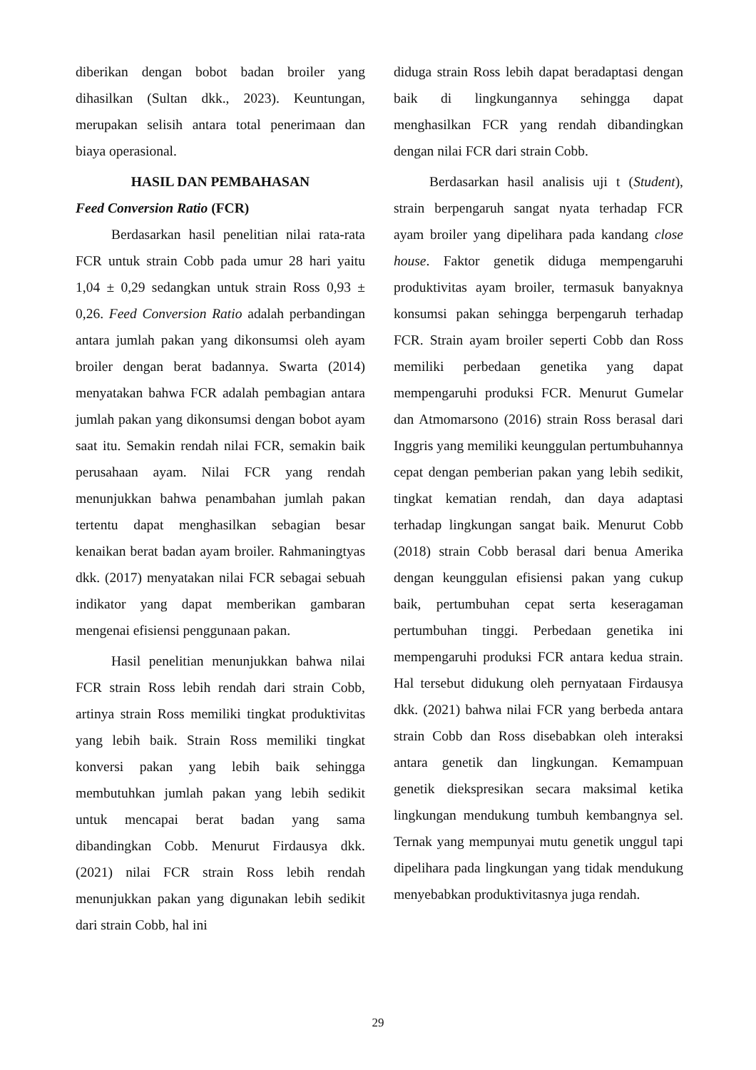diberikan dengan bobot badan broiler yang dihasilkan (Sultan dkk., 2023). Keuntungan, merupakan selisih antara total penerimaan dan biaya operasional.
HASIL DAN PEMBAHASAN
Feed Conversion Ratio (FCR)
Berdasarkan hasil penelitian nilai rata-rata FCR untuk strain Cobb pada umur 28 hari yaitu 1,04 ± 0,29 sedangkan untuk strain Ross 0,93 ± 0,26. Feed Conversion Ratio adalah perbandingan antara jumlah pakan yang dikonsumsi oleh ayam broiler dengan berat badannya. Swarta (2014) menyatakan bahwa FCR adalah pembagian antara jumlah pakan yang dikonsumsi dengan bobot ayam saat itu. Semakin rendah nilai FCR, semakin baik perusahaan ayam. Nilai FCR yang rendah menunjukkan bahwa penambahan jumlah pakan tertentu dapat menghasilkan sebagian besar kenaikan berat badan ayam broiler. Rahmaningtyas dkk. (2017) menyatakan nilai FCR sebagai sebuah indikator yang dapat memberikan gambaran mengenai efisiensi penggunaan pakan.
Hasil penelitian menunjukkan bahwa nilai FCR strain Ross lebih rendah dari strain Cobb, artinya strain Ross memiliki tingkat produktivitas yang lebih baik. Strain Ross memiliki tingkat konversi pakan yang lebih baik sehingga membutuhkan jumlah pakan yang lebih sedikit untuk mencapai berat badan yang sama dibandingkan Cobb. Menurut Firdausya dkk. (2021) nilai FCR strain Ross lebih rendah menunjukkan pakan yang digunakan lebih sedikit dari strain Cobb, hal ini
diduga strain Ross lebih dapat beradaptasi dengan baik di lingkungannya sehingga dapat menghasilkan FCR yang rendah dibandingkan dengan nilai FCR dari strain Cobb.
Berdasarkan hasil analisis uji t (Student), strain berpengaruh sangat nyata terhadap FCR ayam broiler yang dipelihara pada kandang close house. Faktor genetik diduga mempengaruhi produktivitas ayam broiler, termasuk banyaknya konsumsi pakan sehingga berpengaruh terhadap FCR. Strain ayam broiler seperti Cobb dan Ross memiliki perbedaan genetika yang dapat mempengaruhi produksi FCR. Menurut Gumelar dan Atmomarsono (2016) strain Ross berasal dari Inggris yang memiliki keunggulan pertumbuhannya cepat dengan pemberian pakan yang lebih sedikit, tingkat kematian rendah, dan daya adaptasi terhadap lingkungan sangat baik. Menurut Cobb (2018) strain Cobb berasal dari benua Amerika dengan keunggulan efisiensi pakan yang cukup baik, pertumbuhan cepat serta keseragaman pertumbuhan tinggi. Perbedaan genetika ini mempengaruhi produksi FCR antara kedua strain. Hal tersebut didukung oleh pernyataan Firdausya dkk. (2021) bahwa nilai FCR yang berbeda antara strain Cobb dan Ross disebabkan oleh interaksi antara genetik dan lingkungan. Kemampuan genetik diekspresikan secara maksimal ketika lingkungan mendukung tumbuh kembangnya sel. Ternak yang mempunyai mutu genetik unggul tapi dipelihara pada lingkungan yang tidak mendukung menyebabkan produktivitasnya juga rendah.
29